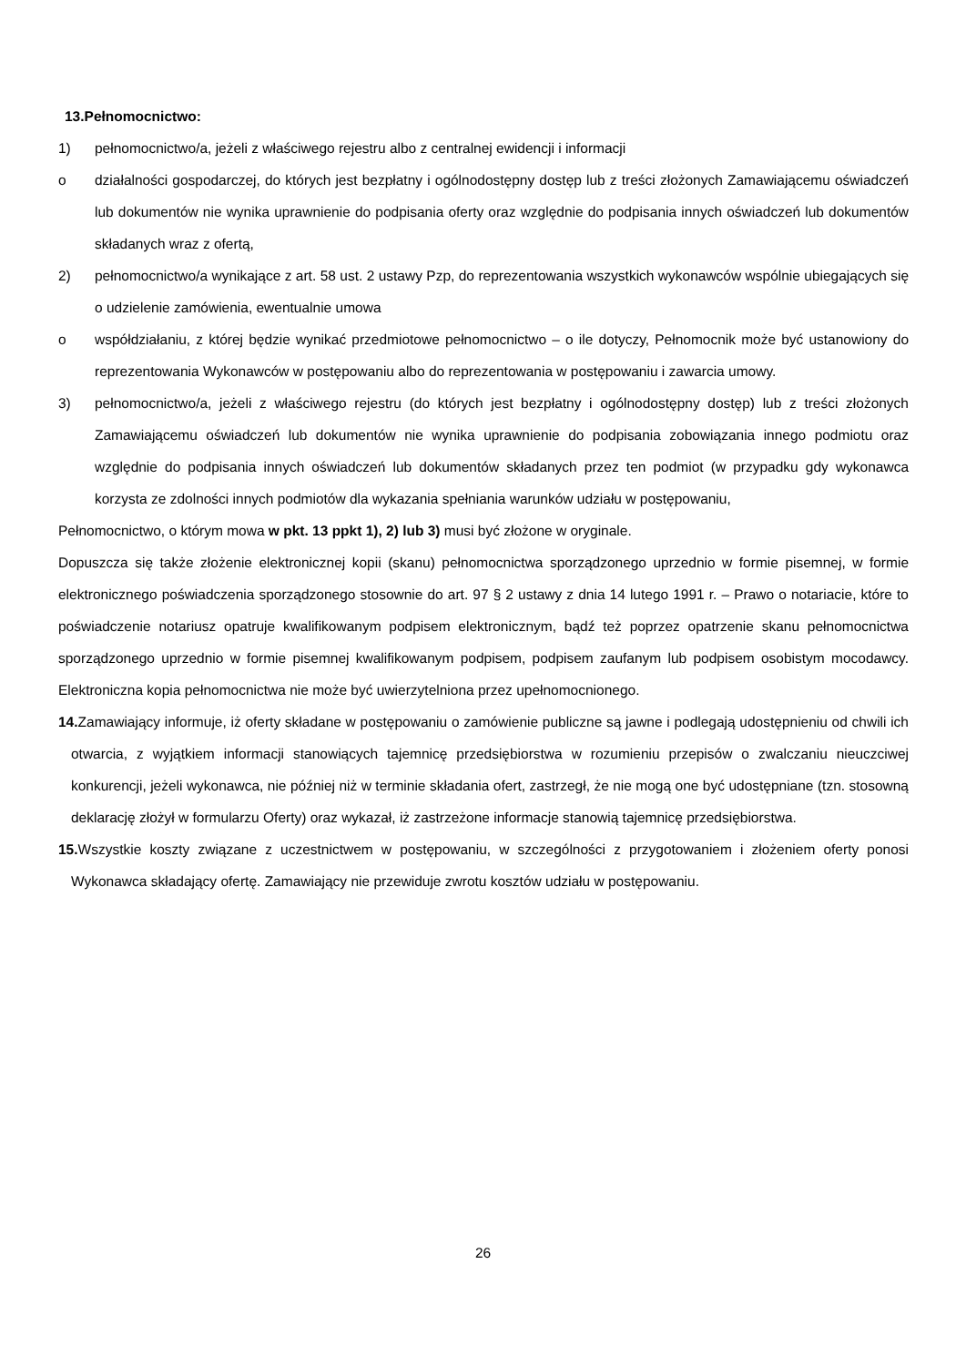13.Pełnomocnictwo:
1) pełnomocnictwo/a, jeżeli z właściwego rejestru albo z centralnej ewidencji i informacji
o działalności gospodarczej, do których jest bezpłatny i ogólnodostępny dostęp lub z treści złożonych Zamawiającemu oświadczeń lub dokumentów nie wynika uprawnienie do podpisania oferty oraz względnie do podpisania innych oświadczeń lub dokumentów składanych wraz z ofertą,
2) pełnomocnictwo/a wynikające z art. 58 ust. 2 ustawy Pzp, do reprezentowania wszystkich wykonawców wspólnie ubiegających się o udzielenie zamówienia, ewentualnie umowa
o współdziałaniu, z której będzie wynikać przedmiotowe pełnomocnictwo – o ile dotyczy, Pełnomocnik może być ustanowiony do reprezentowania Wykonawców w postępowaniu albo do reprezentowania w postępowaniu i zawarcia umowy.
3) pełnomocnictwo/a, jeżeli z właściwego rejestru (do których jest bezpłatny i ogólnodostępny dostęp) lub z treści złożonych Zamawiającemu oświadczeń lub dokumentów nie wynika uprawnienie do podpisania zobowiązania innego podmiotu oraz względnie do podpisania innych oświadczeń lub dokumentów składanych przez ten podmiot (w przypadku gdy wykonawca korzysta ze zdolności innych podmiotów dla wykazania spełniania warunków udziału w postępowaniu,
Pełnomocnictwo, o którym mowa w pkt. 13 ppkt 1), 2) lub 3) musi być złożone w oryginale.
Dopuszcza się także złożenie elektronicznej kopii (skanu) pełnomocnictwa sporządzonego uprzednio w formie pisemnej, w formie elektronicznego poświadczenia sporządzonego stosownie do art. 97 § 2 ustawy z dnia 14 lutego 1991 r. – Prawo o notariacie, które to poświadczenie notariusz opatruje kwalifikowanym podpisem elektronicznym, bądź też poprzez opatrzenie skanu pełnomocnictwa sporządzonego uprzednio w formie pisemnej kwalifikowanym podpisem, podpisem zaufanym lub podpisem osobistym mocodawcy. Elektroniczna kopia pełnomocnictwa nie może być uwierzytelniona przez upełnomocnionego.
14. Zamawiający informuje, iż oferty składane w postępowaniu o zamówienie publiczne są jawne i podlegają udostępnieniu od chwili ich otwarcia, z wyjątkiem informacji stanowiących tajemnicę przedsiębiorstwa w rozumieniu przepisów o zwalczaniu nieuczciwej konkurencji, jeżeli wykonawca, nie później niż w terminie składania ofert, zastrzegł, że nie mogą one być udostępniane (tzn. stosowną deklarację złożył w formularzu Oferty) oraz wykazał, iż zastrzeżone informacje stanowią tajemnicę przedsiębiorstwa.
15. Wszystkie koszty związane z uczestnictwem w postępowaniu, w szczególności z przygotowaniem i złożeniem oferty ponosi Wykonawca składający ofertę. Zamawiający nie przewiduje zwrotu kosztów udziału w postępowaniu.
26